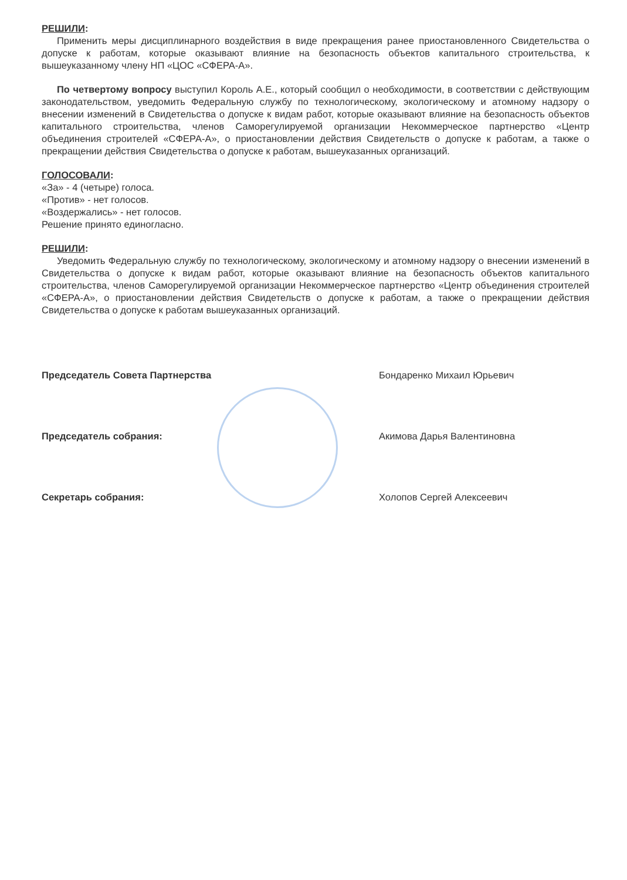РЕШИЛИ:
Применить меры дисциплинарного воздействия в виде прекращения ранее приостановленного Свидетельства о допуске к работам, которые оказывают влияние на безопасность объектов капитального строительства, к вышеуказанному члену НП «ЦОС «СФЕРА-А».
По четвертому вопросу выступил Король А.Е., который сообщил о необходимости, в соответствии с действующим законодательством, уведомить Федеральную службу по технологическому, экологическому и атомному надзору о внесении изменений в Свидетельства о допуске к видам работ, которые оказывают влияние на безопасность объектов капитального строительства, членов Саморегулируемой организации Некоммерческое партнерство «Центр объединения строителей «СФЕРА-А», о приостановлении действия Свидетельств о допуске к работам, а также о прекращении действия Свидетельства о допуске к работам, вышеуказанных организаций.
ГОЛОСОВАЛИ:
«За» - 4 (четыре) голоса.
«Против» - нет голосов.
«Воздержались» - нет голосов.
Решение принято единогласно.
РЕШИЛИ:
Уведомить Федеральную службу по технологическому, экологическому и атомному надзору о внесении изменений в Свидетельства о допуске к видам работ, которые оказывают влияние на безопасность объектов капитального строительства, членов Саморегулируемой организации Некоммерческое партнерство «Центр объединения строителей «СФЕРА-А», о приостановлении действия Свидетельств о допуске к работам, а также о прекращении действия Свидетельства о допуске к работам вышеуказанных организаций.
Председатель Совета Партнерства Бондаренко Михаил Юрьевич
Председатель собрания: Акимова Дарья Валентиновна
Секретарь собрания: Холопов Сергей Алексеевич